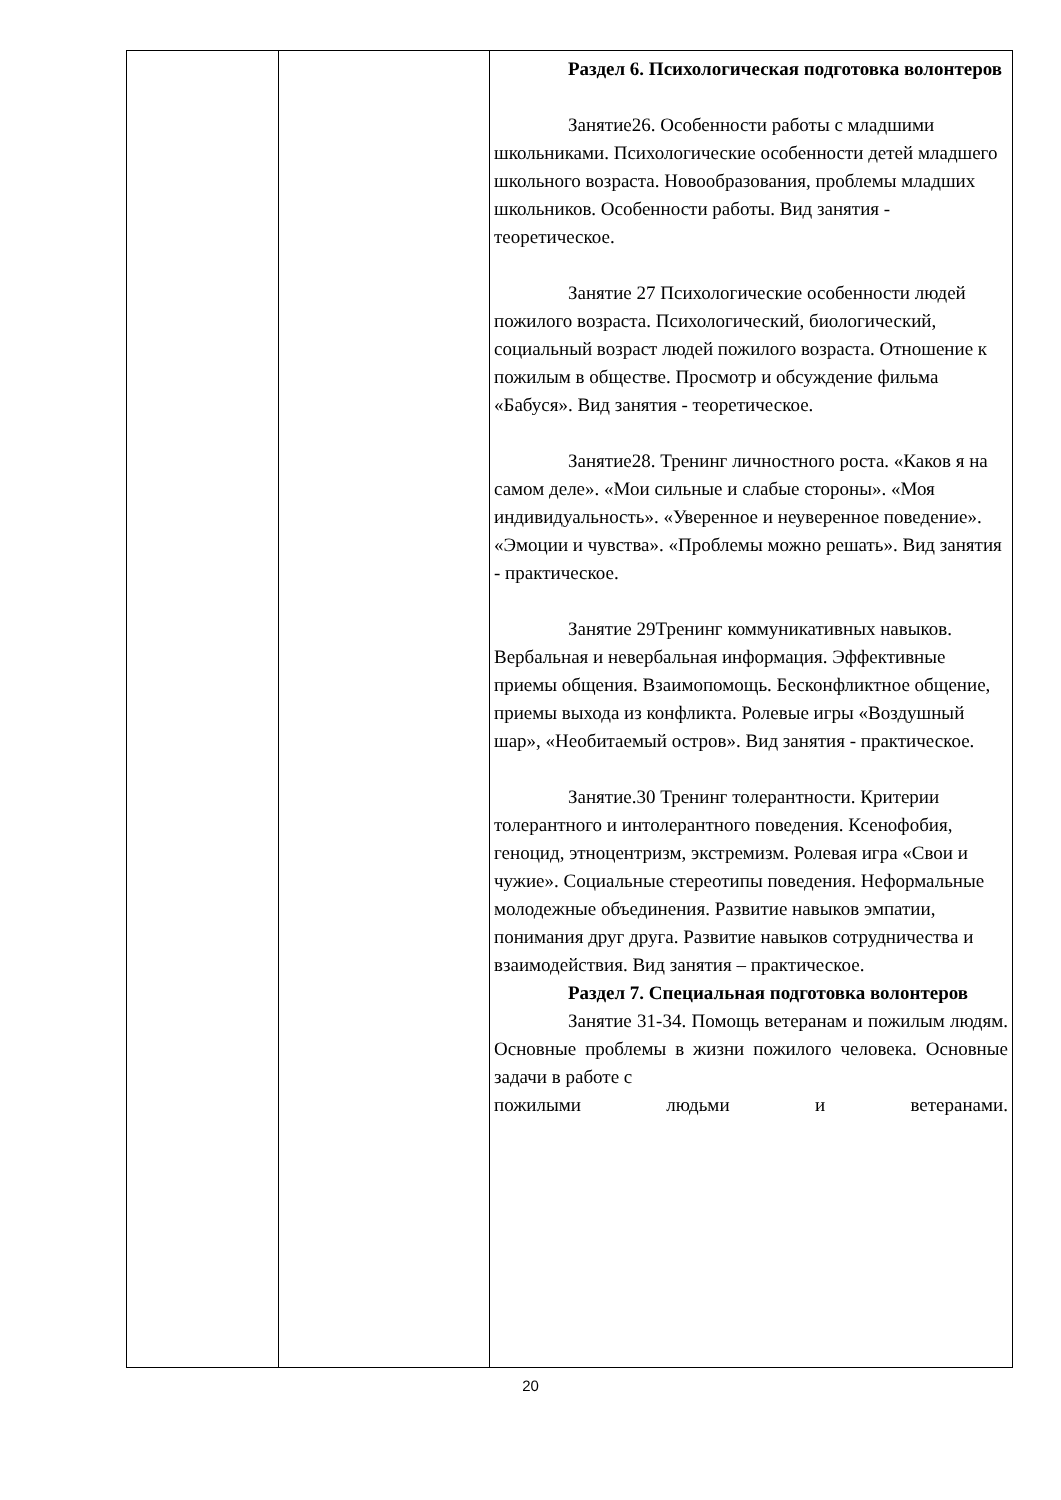| | | Раздел 6. Психологическая подготовка волонтеров Занятие26. Особенности работы с младшими школьниками. Психологические особенности детей младшего школьного возраста. Новообразования, проблемы младших школьников. Особенности работы. Вид занятия - теоретическое. Занятие 27 Психологические особенности людей пожилого возраста. Психологический, биологический, социальный возраст людей пожилого возраста. Отношение к пожилым в обществе. Просмотр и обсуждение фильма «Бабуся». Вид занятия - теоретическое. Занятие28. Тренинг личностного роста. «Каков я на самом деле». «Мои сильные и слабые стороны». «Моя индивидуальность». «Уверенное и неуверенное поведение». «Эмоции и чувства». «Проблемы можно решать». Вид занятия - практическое. Занятие 29Тренинг коммуникативных навыков. Вербальная и невербальная информация. Эффективные приемы общения. Взаимопомощь. Бесконфликтное общение, приемы выхода из конфликта. Ролевые игры «Воздушный шар», «Необитаемый остров». Вид занятия - практическое. Занятие.30 Тренинг толерантности. Критерии толерантного и интолерантного поведения. Ксенофобия, геноцид, этноцентризм, экстремизм. Ролевая игра «Свои и чужие». Социальные стереотипы поведения. Неформальные молодежные объединения. Развитие навыков эмпатии, понимания друг друга. Развитие навыков сотрудничества и взаимодействия. Вид занятия – практическое. Раздел 7. Специальная подготовка волонтеров Занятие 31-34. Помощь ветеранам и пожилым людям. Основные проблемы в жизни пожилого человека. Основные задачи в работе с пожилыми людьми и ветеранами. |
20